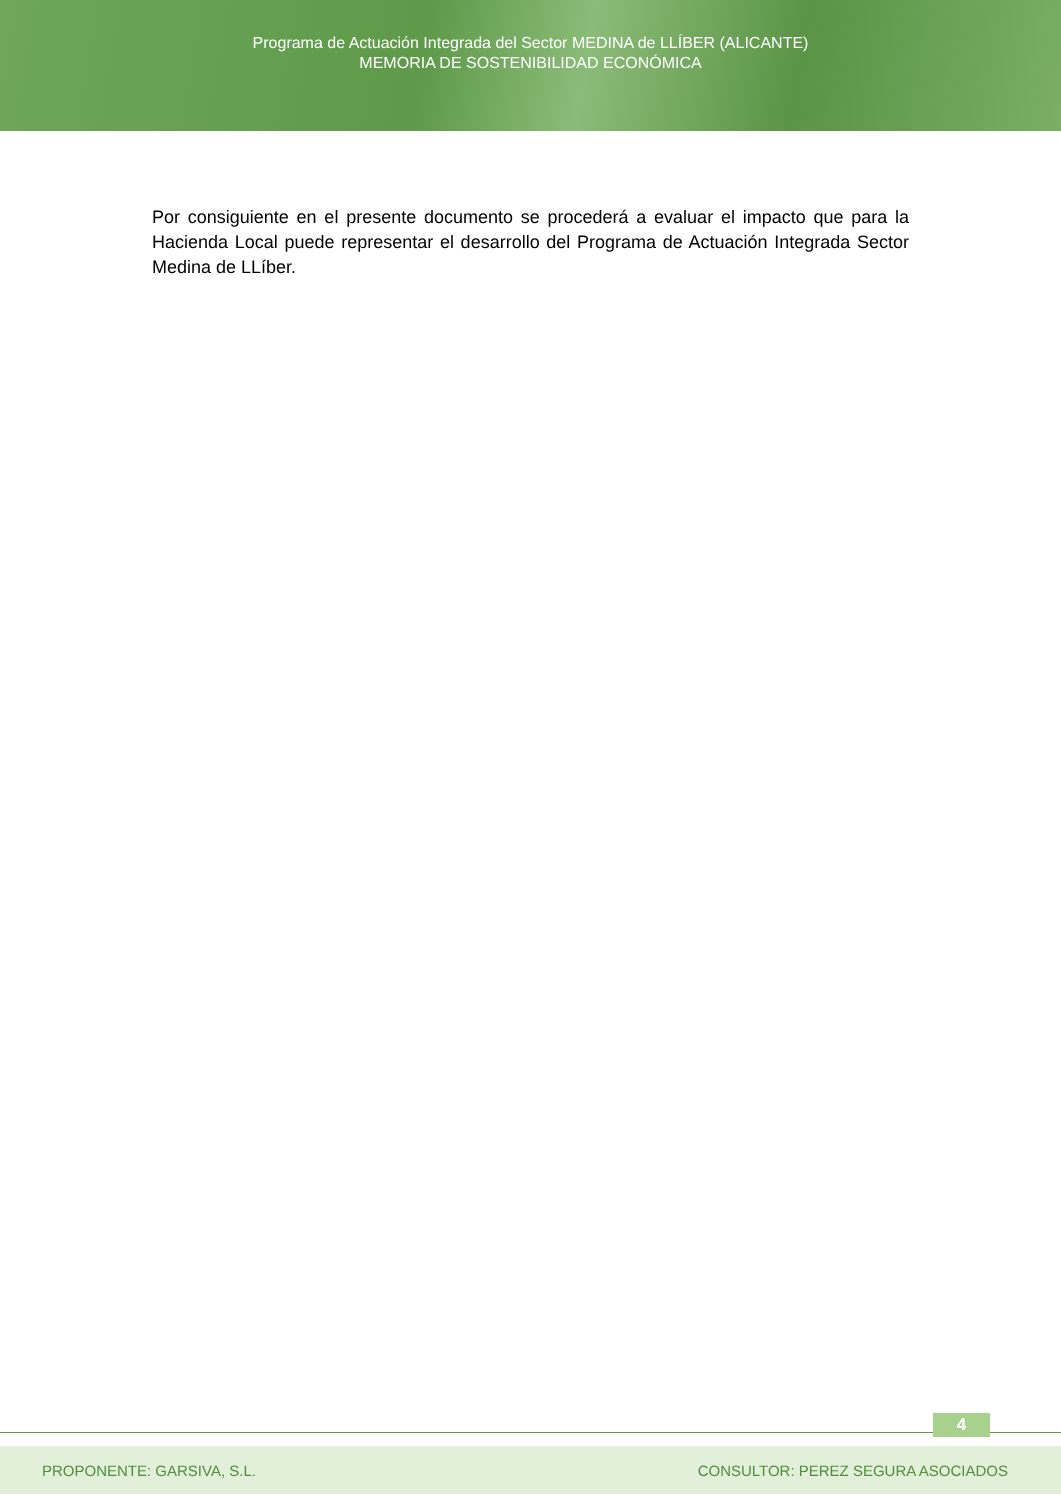Programa de Actuación Integrada del Sector MEDINA de LLÍBER (ALICANTE)
MEMORIA DE SOSTENIBILIDAD ECONÓMICA
Por consiguiente en el presente documento se procederá a evaluar el impacto que para la Hacienda Local puede representar el desarrollo del Programa de Actuación Integrada Sector Medina de LLíber.
4
PROPONENTE: GARSIVA, S.L. CONSULTOR: PEREZ SEGURA ASOCIADOS